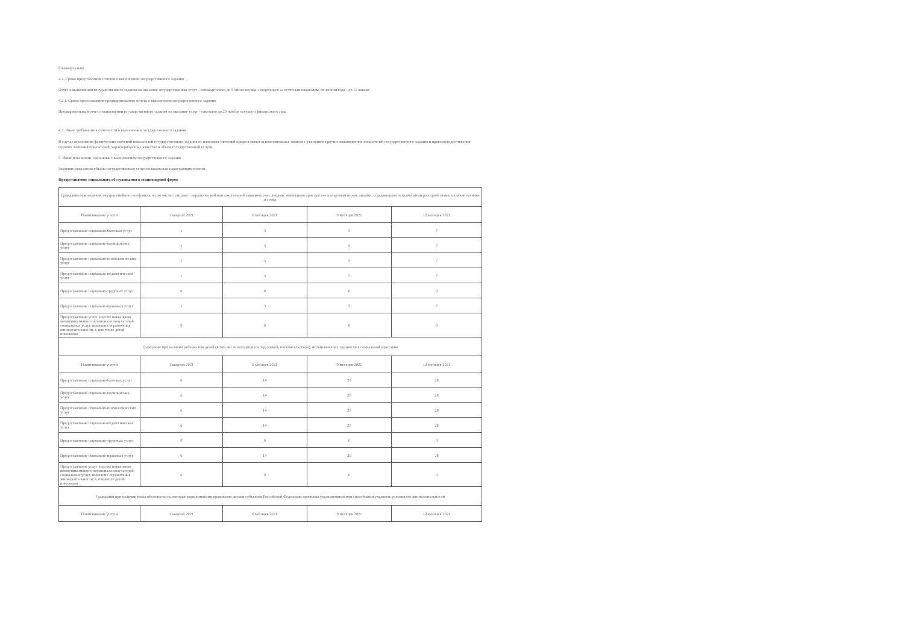Ежеквартально
4.2. Сроки представления отчетов о выполнении государственного задания
Отчет о выполнении государственного задания на оказание государственных услуг - ежеквартально до 5 числа месяца, следующего за отчетным кварталом, по итогам года - до 11 января
4.2.1. Сроки представления предварительного отчета о выполнении государственного задания
Предварительный отчет о выполнении государственного задания на оказание услуг - ежегодно до 20 ноября текущего финансового года
4.3. Иные требования к отчетности о выполнении государственного задания
В случае отклонения фактических значений показателей государственного задания от плановых значений предоставляется пояснительная записка с указанием причин невыполнения показателей государственного задания и прогнозом достижения годовых значений показателей, характеризующих качество и объём государственной услуги.
5. Иные показатели, связанные с выполнением государственного задания
Значение показателя объема государственных услуг по кварталам нарастающим итогом
Предоставление социального обслуживания в стационарной форме
| Гражданин при наличии внутрисемейного конфликта, в том числе с лицами с наркотической или алкогольной зависимостью, лицами, имеющими пристрастие к азартным играм, лицами, страдающими психическими расстройствами, наличие насилия в семье | | | | |
| Наименование услуги | 1 квартал 2021 | 6 месяцев 2021 | 9 месяцев 2021 | 12 месяцев 2021 |
| Предоставление социально-бытовых услуг | 1 | 3 | 5 | 7 |
| Предоставление социально-медицинских услуг | 1 | 3 | 5 | 7 |
| Предоставление социально-психологических услуг | 1 | 3 | 5 | 7 |
| Предоставление социально-педагогических услуг | 1 | 3 | 5 | 7 |
| Предоставление социально-трудовых услуг | 0 | 0 | 0 | 0 |
| Предоставление социально-правовых услуг | 1 | 3 | 5 | 7 |
| Предоставление услуг в целях повышения коммуникативного потенциала получателей социальных услуг, имеющих ограничения жизнедеятельности, в том числе детей-инвалидов | 0 | 0 | 0 | 0 |
| Гражданин при наличии ребенка или детей (в том числе находящихся под опекой, попечительством), испытывающих трудности в социальной адаптации | | | | |
| Наименование услуги | 1 квартал 2021 | 6 месяцев 2021 | 9 месяцев 2021 | 12 месяцев 2021 |
| Предоставление социально-бытовых услуг | 6 | 14 | 20 | 28 |
| Предоставление социально-медицинских услуг | 6 | 14 | 20 | 28 |
| Предоставление социально-психологических услуг | 6 | 14 | 20 | 28 |
| Предоставление социально-педагогических услуг | 6 | 14 | 20 | 28 |
| Предоставление социально-трудовых услуг | 0 | 0 | 0 | 0 |
| Предоставление социально-правовых услуг | 6 | 14 | 20 | 28 |
| Предоставление услуг в целях повышения коммуникативного потенциала получателей социальных услуг, имеющих ограничения жизнедеятельности, в том числе детей-инвалидов | 0 | 0 | 0 | 0 |
| Гражданин при наличии иных обстоятельств, которые нормативными правовыми актами субъектов Российской Федерации признаны ухудшающими или способными ухудшить условия его жизнедеятельности | | | | |
| Наименование услуги | 1 квартал 2021 | 6 месяцев 2021 | 9 месяцев 2021 | 12 месяцев 2021 |